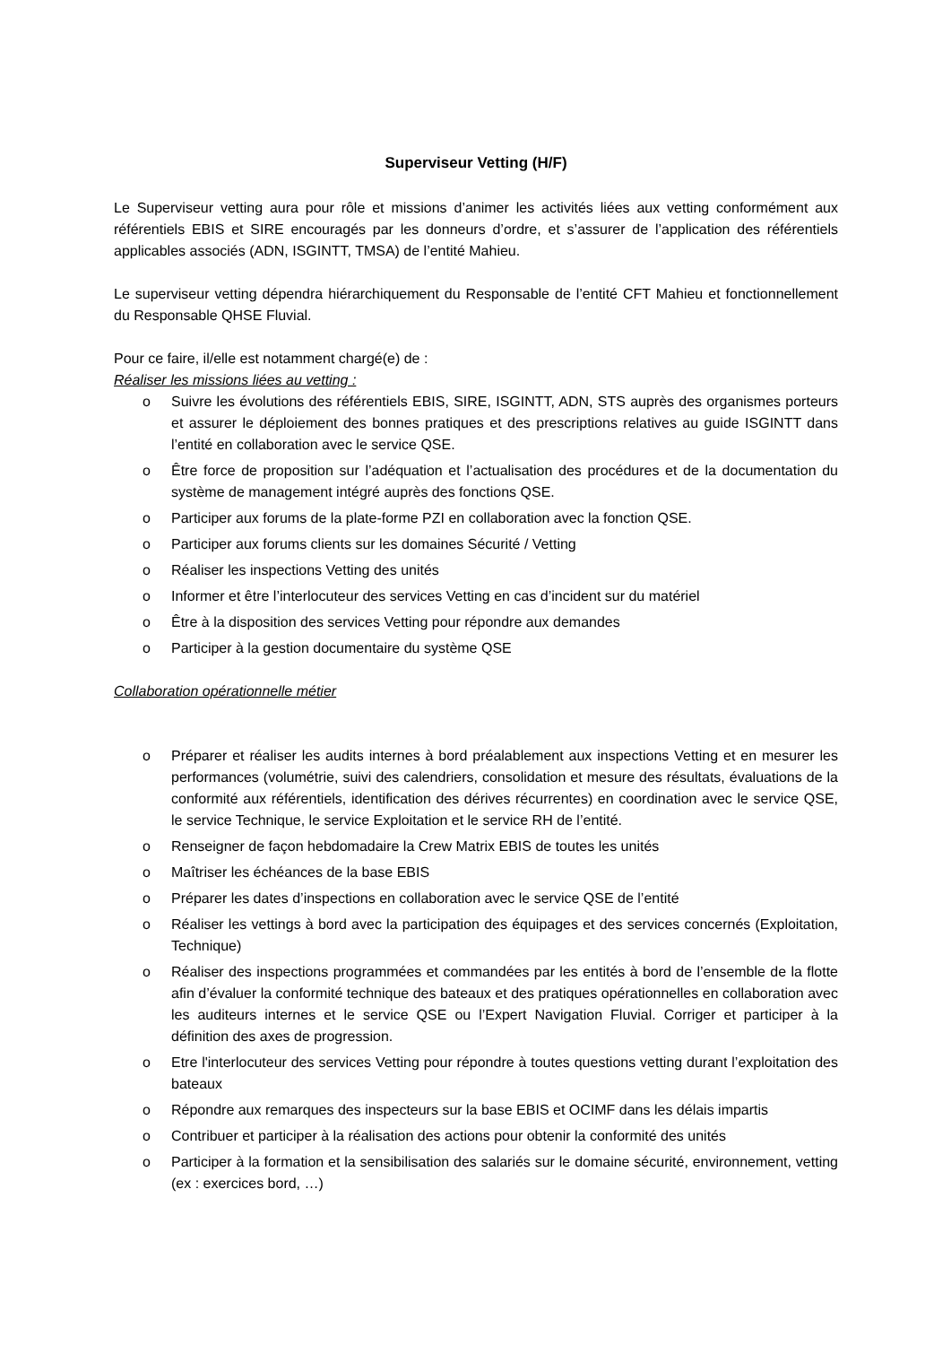Superviseur Vetting (H/F)
Le Superviseur vetting aura pour rôle et missions d’animer les activités liées aux vetting conformément aux référentiels EBIS et SIRE encouragés par les donneurs d’ordre, et s’assurer de l’application des référentiels applicables associés (ADN, ISGINTT, TMSA) de l’entité Mahieu.
Le superviseur vetting dépendra hiérarchiquement du Responsable de l’entité CFT Mahieu et fonctionnellement du Responsable QHSE Fluvial.
Pour ce faire, il/elle est notamment chargé(e) de :
Réaliser les missions liées au vetting :
o Suivre les évolutions des référentiels EBIS, SIRE, ISGINTT, ADN, STS auprès des organismes porteurs et assurer le déploiement des bonnes pratiques et des prescriptions relatives au guide ISGINTT dans l’entité en collaboration avec le service QSE.
o Être force de proposition sur l’adéquation et l’actualisation des procédures et de la documentation du système de management intégré auprès des fonctions QSE.
o Participer aux forums de la plate-forme PZI en collaboration avec la fonction QSE.
o Participer aux forums clients sur les domaines Sécurité / Vetting
o Réaliser les inspections Vetting des unités
o Informer et être l’interlocuteur des services Vetting en cas d’incident sur du matériel
o Être à la disposition des services Vetting pour répondre aux demandes
o Participer à la gestion documentaire du système QSE
Collaboration opérationnelle métier
o Préparer et réaliser les audits internes à bord préalablement aux inspections Vetting et en mesurer les performances (volumétrie, suivi des calendriers, consolidation et mesure des résultats, évaluations de la conformité aux référentiels, identification des dérives récurrentes) en coordination avec le service QSE, le service Technique, le service Exploitation et le service RH de l’entité.
o Renseigner de façon hebdomadaire la Crew Matrix EBIS de toutes les unités
o Maîtriser les échéances de la base EBIS
o Préparer les dates d’inspections en collaboration avec le service QSE de l’entité
o Réaliser les vettings à bord avec la participation des équipages et des services concernés (Exploitation, Technique)
o Réaliser des inspections programmées et commandées par les entités à bord de l’ensemble de la flotte afin d’évaluer la conformité technique des bateaux et des pratiques opérationnelles en collaboration avec les auditeurs internes et le service QSE ou l’Expert Navigation Fluvial. Corriger et participer à la définition des axes de progression.
o Etre l'interlocuteur des services Vetting pour répondre à toutes questions vetting durant l’exploitation des bateaux
o Répondre aux remarques des inspecteurs sur la base EBIS et OCIMF dans les délais impartis
o Contribuer et participer à la réalisation des actions pour obtenir la conformité des unités
o Participer à la formation et la sensibilisation des salariés sur le domaine sécurité, environnement, vetting (ex : exercices bord, …)